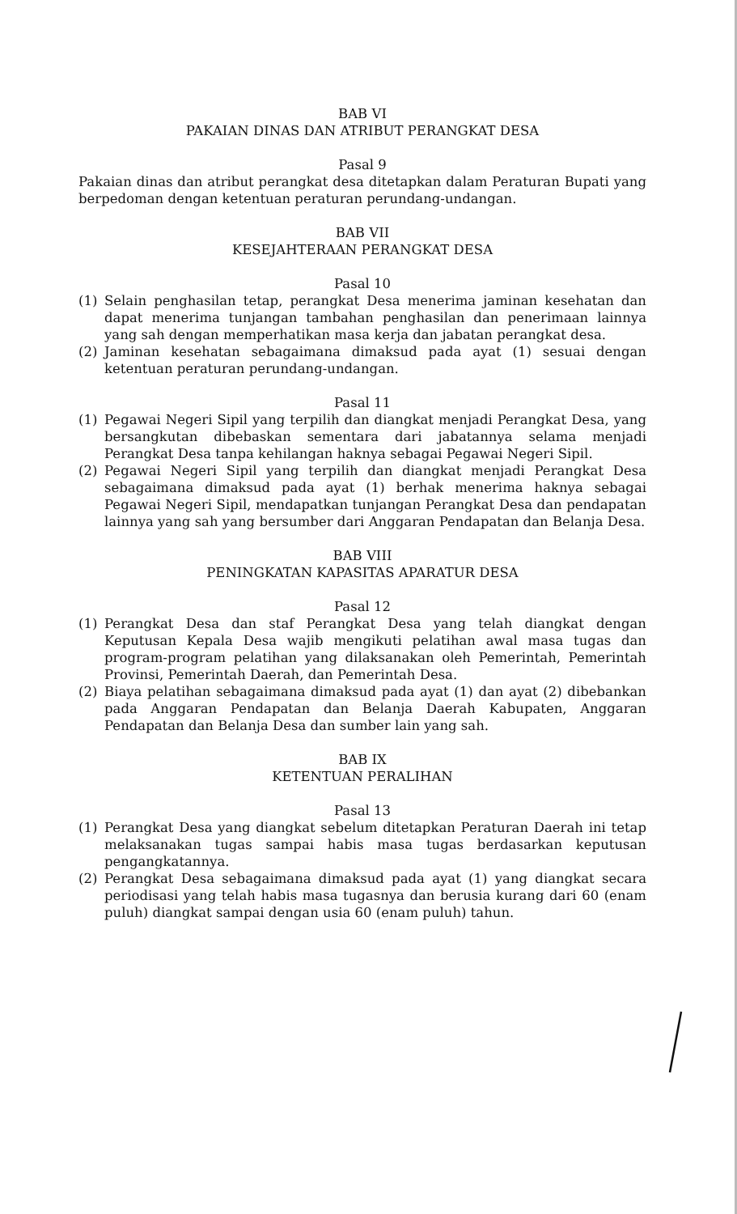BAB VI
PAKAIAN DINAS DAN ATRIBUT PERANGKAT DESA
Pasal 9
Pakaian dinas dan atribut perangkat desa ditetapkan dalam Peraturan Bupati yang berpedoman dengan ketentuan peraturan perundang-undangan.
BAB VII
KESEJAHTERAAN PERANGKAT DESA
Pasal 10
(1) Selain penghasilan tetap, perangkat Desa menerima jaminan kesehatan dan dapat menerima tunjangan tambahan penghasilan dan penerimaan lainnya yang sah dengan memperhatikan masa kerja dan jabatan perangkat desa.
(2) Jaminan kesehatan sebagaimana dimaksud pada ayat (1) sesuai dengan ketentuan peraturan perundang-undangan.
Pasal 11
(1) Pegawai Negeri Sipil yang terpilih dan diangkat menjadi Perangkat Desa, yang bersangkutan dibebaskan sementara dari jabatannya selama menjadi Perangkat Desa tanpa kehilangan haknya sebagai Pegawai Negeri Sipil.
(2) Pegawai Negeri Sipil yang terpilih dan diangkat menjadi Perangkat Desa sebagaimana dimaksud pada ayat (1) berhak menerima haknya sebagai Pegawai Negeri Sipil, mendapatkan tunjangan Perangkat Desa dan pendapatan lainnya yang sah yang bersumber dari Anggaran Pendapatan dan Belanja Desa.
BAB VIII
PENINGKATAN KAPASITAS APARATUR DESA
Pasal 12
(1) Perangkat Desa dan staf Perangkat Desa yang telah diangkat dengan Keputusan Kepala Desa wajib mengikuti pelatihan awal masa tugas dan program-program pelatihan yang dilaksanakan oleh Pemerintah, Pemerintah Provinsi, Pemerintah Daerah, dan Pemerintah Desa.
(2) Biaya pelatihan sebagaimana dimaksud pada ayat (1) dan ayat (2) dibebankan pada Anggaran Pendapatan dan Belanja Daerah Kabupaten, Anggaran Pendapatan dan Belanja Desa dan sumber lain yang sah.
BAB IX
KETENTUAN PERALIHAN
Pasal 13
(1) Perangkat Desa yang diangkat sebelum ditetapkan Peraturan Daerah ini tetap melaksanakan tugas sampai habis masa tugas berdasarkan keputusan pengangkatannya.
(2) Perangkat Desa sebagaimana dimaksud pada ayat (1) yang diangkat secara periodisasi yang telah habis masa tugasnya dan berusia kurang dari 60 (enam puluh) diangkat sampai dengan usia 60 (enam puluh) tahun.